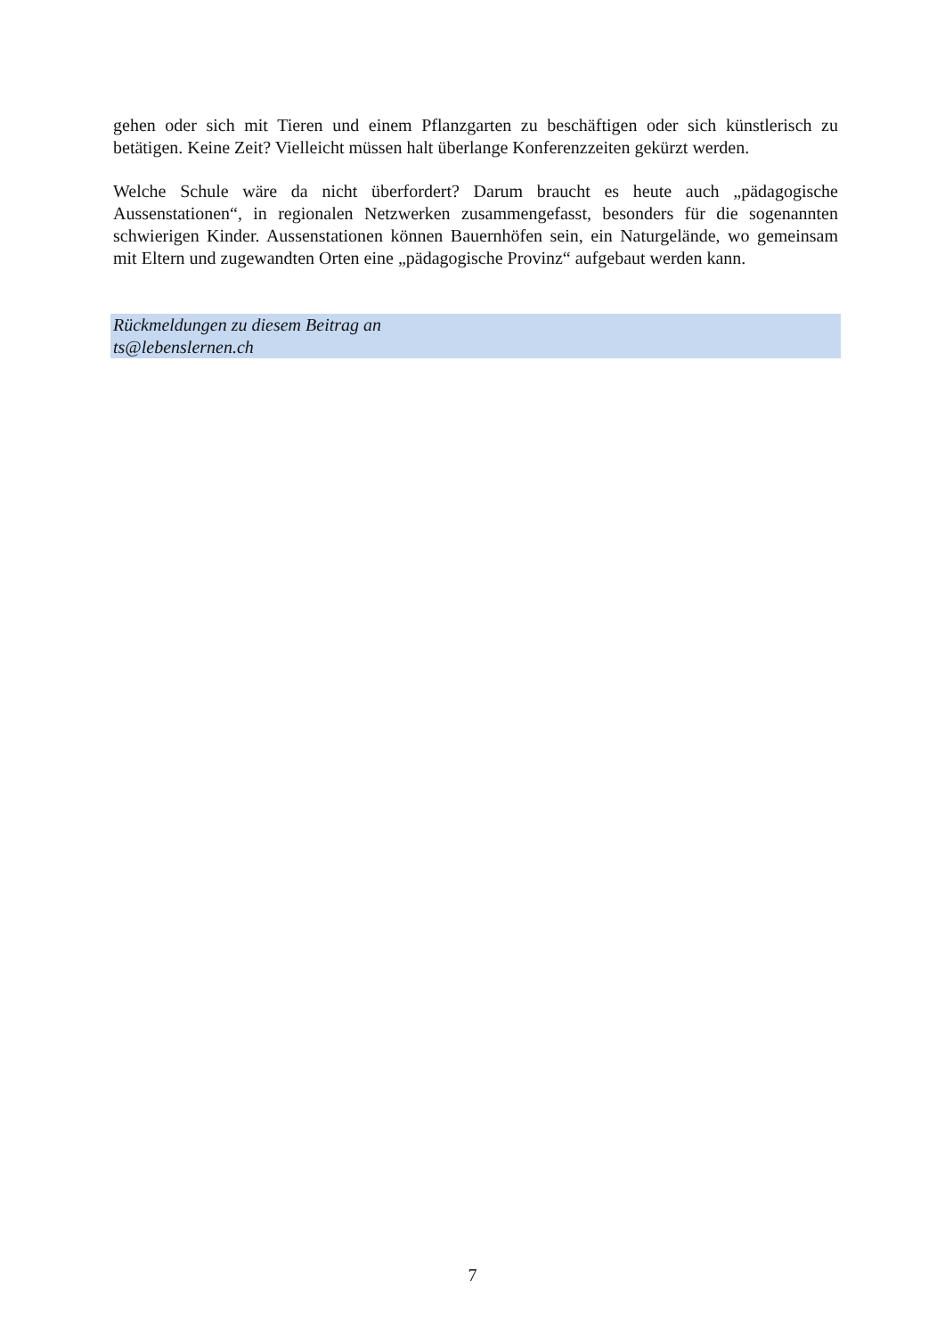gehen oder sich mit Tieren und einem Pflanzgarten zu beschäftigen oder sich künstlerisch zu betätigen. Keine Zeit? Vielleicht müssen halt überlange Konferenzzeiten gekürzt werden.
Welche Schule wäre da nicht überfordert? Darum braucht es heute auch „pädagogische Aussenstationen“, in regionalen Netzwerken zusammengefasst, besonders für die sogenannten schwierigen Kinder. Aussenstationen können Bauernhöfen sein, ein Naturgelände, wo gemeinsam mit Eltern und zugewandten Orten eine „pädagogische Provinz“ aufgebaut werden kann.
Rückmeldungen zu diesem Beitrag an
ts@lebenslernen.ch
7